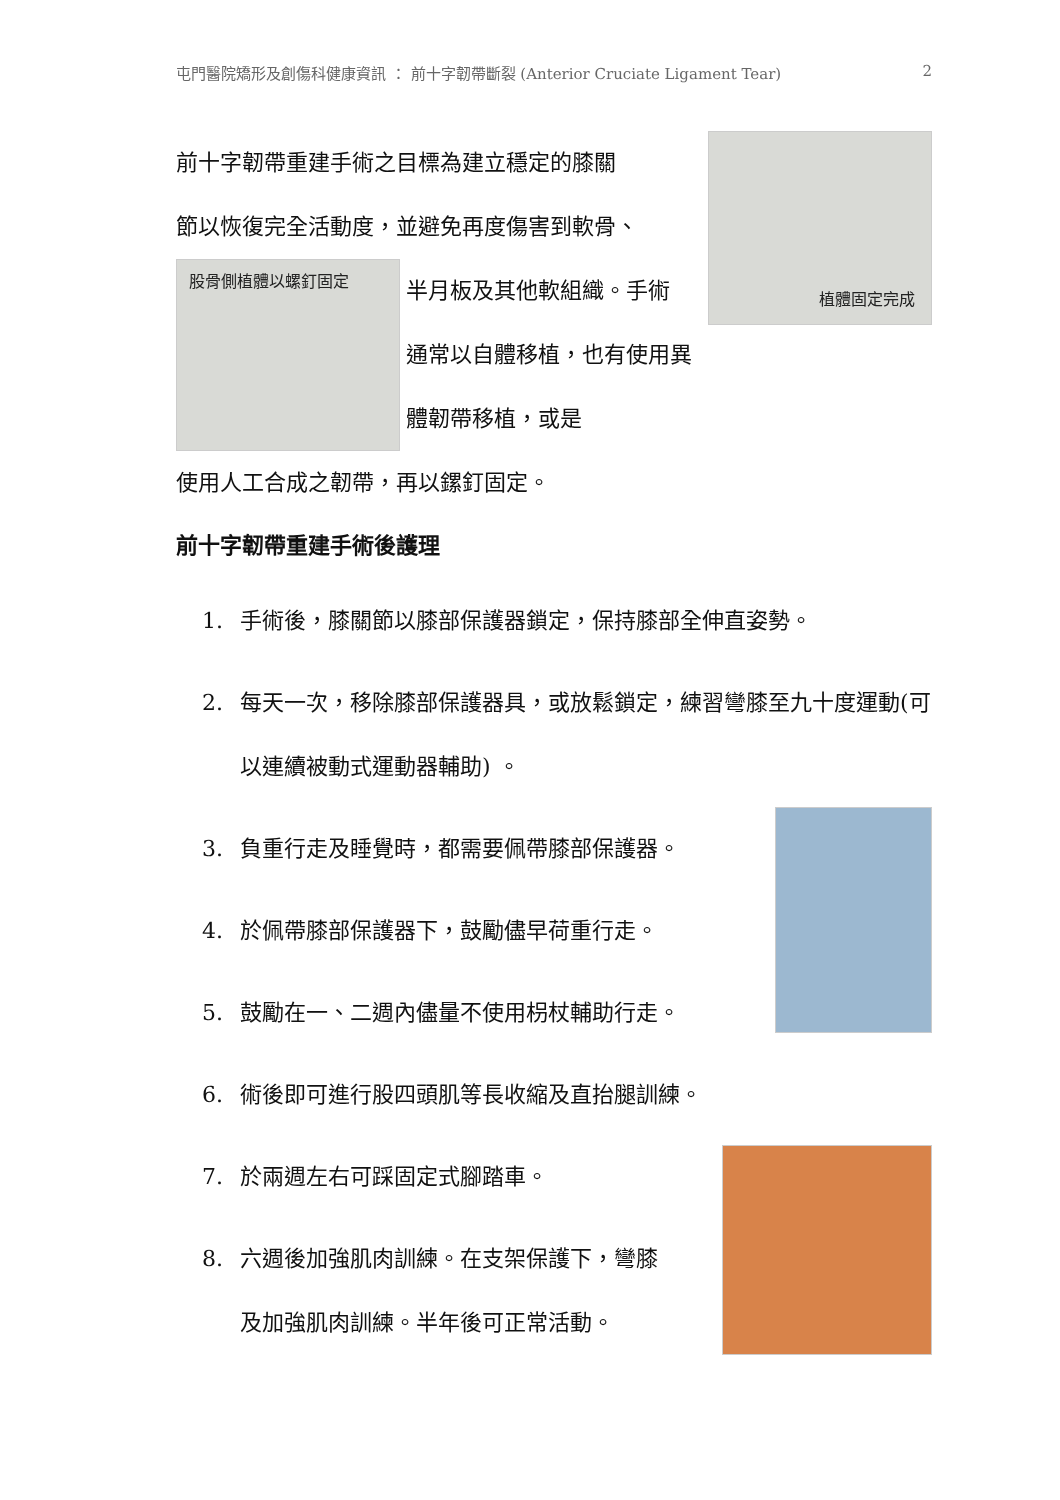屯門醫院矯形及創傷科健康資訊 ： 前十字韌帶斷裂 (Anterior Cruciate Ligament Tear) 2
植體固定完成
前十字韌帶重建手術之目標為建立穩定的膝關
節以恢復完全活動度，並避免再度傷害到軟骨、
股骨側植體以螺釘固定
半月板及其他軟組織。手術
通常以自體移植，也有使用異體韌帶移植，或是
使用人工合成之韌帶，再以鏍釘固定。
前十字韌帶重建手術後護理
1. 手術後，膝關節以膝部保護器鎖定，保持膝部全伸直姿勢。
2. 每天一次，移除膝部保護器具，或放鬆鎖定，練習彎膝至九十度運動(可以連續被動式運動器輔助) 。
3. 負重行走及睡覺時，都需要佩帶膝部保護器。
4. 於佩帶膝部保護器下，鼓勵儘早荷重行走。
5. 鼓勵在一、二週內儘量不使用枴杖輔助行走。
6. 術後即可進行股四頭肌等長收縮及直抬腿訓練。
7. 於兩週左右可踩固定式腳踏車。
8. 六週後加強肌肉訓練。在支架保護下，彎膝
及加強肌肉訓練。半年後可正常活動。